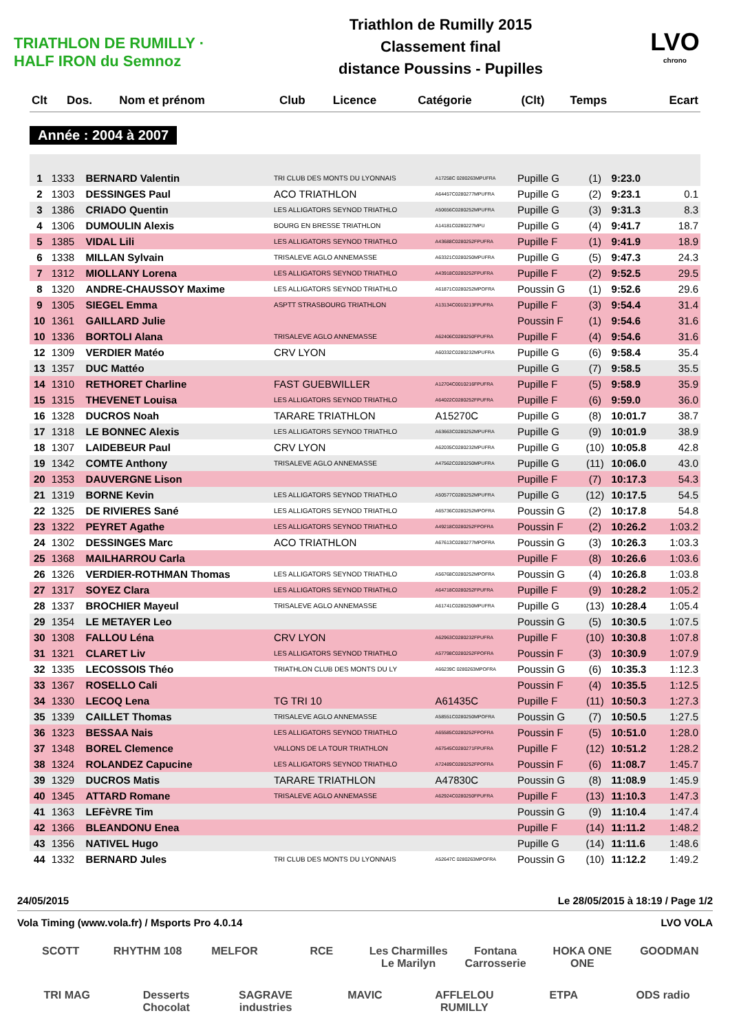TRIATHLON DE RUMILLY · HALF IRON du Semnoz
Triathlon de Rumilly 2015
Classement final
distance Poussins - Pupilles
LVO
chrono
| Clt | Dos. | Nom et prénom | Club | Licence | Catégorie | (Clt) | Temps | Ecart |
| --- | --- | --- | --- | --- | --- | --- | --- | --- |
Année : 2004 à 2007
| 1 | 1333 | BERNARD Valentin | TRI CLUB DES MONTS DU LYONNAIS | A17258C 0280263MPUFRA | Pupille G | (1) | 9:23.0 | |
| 2 | 1303 | DESSINGES Paul | ACO TRIATHLON | A64457C0280277MPUFRA | Pupille G | (2) | 9:23.1 | 0.1 |
| 3 | 1386 | CRIADO Quentin | LES ALLIGATORS SEYNOD TRIATHLO | A50656C0280252MPUFRA | Pupille G | (3) | 9:31.3 | 8.3 |
| 4 | 1306 | DUMOULIN Alexis | BOURG EN BRESSE TRIATHLON | A14181C0280227MPU | Pupille G | (4) | 9:41.7 | 18.7 |
| 5 | 1385 | VIDAL Lili | LES ALLIGATORS SEYNOD TRIATHLO | A43688C0280252FPUFRA | Pupille F | (1) | 9:41.9 | 18.9 |
| 6 | 1338 | MILLAN Sylvain | TRISALEVE AGLO ANNEMASSE | A63321C0280250MPUFRA | Pupille G | (5) | 9:47.3 | 24.3 |
| 7 | 1312 | MIOLLANY Lorena | LES ALLIGATORS SEYNOD TRIATHLO | A43918C0280252FPUFRA | Pupille F | (2) | 9:52.5 | 29.5 |
| 8 | 1320 | ANDRE-CHAUSSOY Maxime | LES ALLIGATORS SEYNOD TRIATHLO | A61871C0280252MPOFRA | Poussin G | (1) | 9:52.6 | 29.6 |
| 9 | 1305 | SIEGEL Emma | ASPTT STRASBOURG TRIATHLON | A13134C0010213FPUFRA | Pupille F | (3) | 9:54.4 | 31.4 |
| 10 | 1361 | GAILLARD Julie | | | Poussin F | (1) | 9:54.6 | 31.6 |
| 10 | 1336 | BORTOLI Alana | TRISALEVE AGLO ANNEMASSE | A62406C0280250FPUFRA | Pupille F | (4) | 9:54.6 | 31.6 |
| 12 | 1309 | VERDIER Matéo | CRV LYON | A60332C0280232MPUFRA | Pupille G | (6) | 9:58.4 | 35.4 |
| 13 | 1357 | DUC Mattéo | | | Pupille G | (7) | 9:58.5 | 35.5 |
| 14 | 1310 | RETHORET Charline | FAST GUEBWILLER | A12704C0010216FPUFRA | Pupille F | (5) | 9:58.9 | 35.9 |
| 15 | 1315 | THEVENET Louisa | LES ALLIGATORS SEYNOD TRIATHLO | A64022C0280252FPUFRA | Pupille F | (6) | 9:59.0 | 36.0 |
| 16 | 1328 | DUCROS Noah | TARARE TRIATHLON | A15270C | Pupille G | (8) | 10:01.7 | 38.7 |
| 17 | 1318 | LE BONNEC Alexis | LES ALLIGATORS SEYNOD TRIATHLO | A63663C0280252MPUFRA | Pupille G | (9) | 10:01.9 | 38.9 |
| 18 | 1307 | LAIDEBEUR Paul | CRV LYON | A62035C0280232MPUFRA | Pupille G | (10) | 10:05.8 | 42.8 |
| 19 | 1342 | COMTE Anthony | TRISALEVE AGLO ANNEMASSE | A47562C0280250MPUFRA | Pupille G | (11) | 10:06.0 | 43.0 |
| 20 | 1353 | DAUVERGNE Lison | | | Pupille F | (7) | 10:17.3 | 54.3 |
| 21 | 1319 | BORNE Kevin | LES ALLIGATORS SEYNOD TRIATHLO | A50577C0280252MPUFRA | Pupille G | (12) | 10:17.5 | 54.5 |
| 22 | 1325 | DE RIVIERES Sané | LES ALLIGATORS SEYNOD TRIATHLO | A65736C0280252MPOFRA | Poussin G | (2) | 10:17.8 | 54.8 |
| 23 | 1322 | PEYRET Agathe | LES ALLIGATORS SEYNOD TRIATHLO | A49218C0280252FPOFRA | Poussin F | (2) | 10:26.2 | 1:03.2 |
| 24 | 1302 | DESSINGES Marc | ACO TRIATHLON | A67613C0280277MPOFRA | Poussin G | (3) | 10:26.3 | 1:03.3 |
| 25 | 1368 | MAILHARROU Carla | | | Pupille F | (8) | 10:26.6 | 1:03.6 |
| 26 | 1326 | VERDIER-ROTHMAN Thomas | LES ALLIGATORS SEYNOD TRIATHLO | A56768C0280252MPOFRA | Poussin G | (4) | 10:26.8 | 1:03.8 |
| 27 | 1317 | SOYEZ Clara | LES ALLIGATORS SEYNOD TRIATHLO | A64718C0280252FPUFRA | Pupille F | (9) | 10:28.2 | 1:05.2 |
| 28 | 1337 | BROCHIER Mayeul | TRISALEVE AGLO ANNEMASSE | A61741C0280250MPUFRA | Pupille G | (13) | 10:28.4 | 1:05.4 |
| 29 | 1354 | LE METAYER Leo | | | Poussin G | (5) | 10:30.5 | 1:07.5 |
| 30 | 1308 | FALLOU Léna | CRV LYON | A62963C0280232FPUFRA | Pupille F | (10) | 10:30.8 | 1:07.8 |
| 31 | 1321 | CLARET Liv | LES ALLIGATORS SEYNOD TRIATHLO | A57798C0280252FPOFRA | Poussin F | (3) | 10:30.9 | 1:07.9 |
| 32 | 1335 | LECOSSOIS Théo | TRIATHLON CLUB DES MONTS DU LY | A66239C 0280263MPOFRA | Poussin G | (6) | 10:35.3 | 1:12.3 |
| 33 | 1367 | ROSELLO Cali | | | Poussin F | (4) | 10:35.5 | 1:12.5 |
| 34 | 1330 | LECOQ Lena | TG TRI 10 | A61435C | Pupille F | (11) | 10:50.3 | 1:27.3 |
| 35 | 1339 | CAILLET Thomas | TRISALEVE AGLO ANNEMASSE | A58551C0280250MPOFRA | Poussin G | (7) | 10:50.5 | 1:27.5 |
| 36 | 1323 | BESSAA Nais | LES ALLIGATORS SEYNOD TRIATHLO | A65585C0280252FPOFRA | Poussin F | (5) | 10:51.0 | 1:28.0 |
| 37 | 1348 | BOREL Clemence | VALLONS DE LA TOUR TRIATHLON | A67545C0280271FPUFRA | Pupille F | (12) | 10:51.2 | 1:28.2 |
| 38 | 1324 | ROLANDEZ Capucine | LES ALLIGATORS SEYNOD TRIATHLO | A72489C0280252FPOFRA | Poussin F | (6) | 11:08.7 | 1:45.7 |
| 39 | 1329 | DUCROS Matis | TARARE TRIATHLON | A47830C | Poussin G | (8) | 11:08.9 | 1:45.9 |
| 40 | 1345 | ATTARD Romane | TRISALEVE AGLO ANNEMASSE | A62924C0280250FPUFRA | Pupille F | (13) | 11:10.3 | 1:47.3 |
| 41 | 1363 | LEFèVRE Tim | | | Poussin G | (9) | 11:10.4 | 1:47.4 |
| 42 | 1366 | BLEANDONU Enea | | | Pupille F | (14) | 11:11.2 | 1:48.2 |
| 43 | 1356 | NATIVEL Hugo | | | Pupille G | (14) | 11:11.6 | 1:48.6 |
| 44 | 1332 | BERNARD Jules | TRI CLUB DES MONTS DU LYONNAIS | A52647C 0280263MPOFRA | Poussin G | (10) | 11:12.2 | 1:49.2 |
24/05/2015 Le 28/05/2015 à 18:19 / Page 1/2
Vola Timing (www.vola.fr) / Msports Pro 4.0.14 LVO VOLA
SCOTT RHYTHM 108 MELFOR RCE Les Charmilles Le Marilyn Fontana Carrosserie HOKA ONE ONE GOODMAN TRI MAG Desserts Chocolat SAGRAVE industries MAVIC AFFLELOU RUMILLY ETPA ODS radio